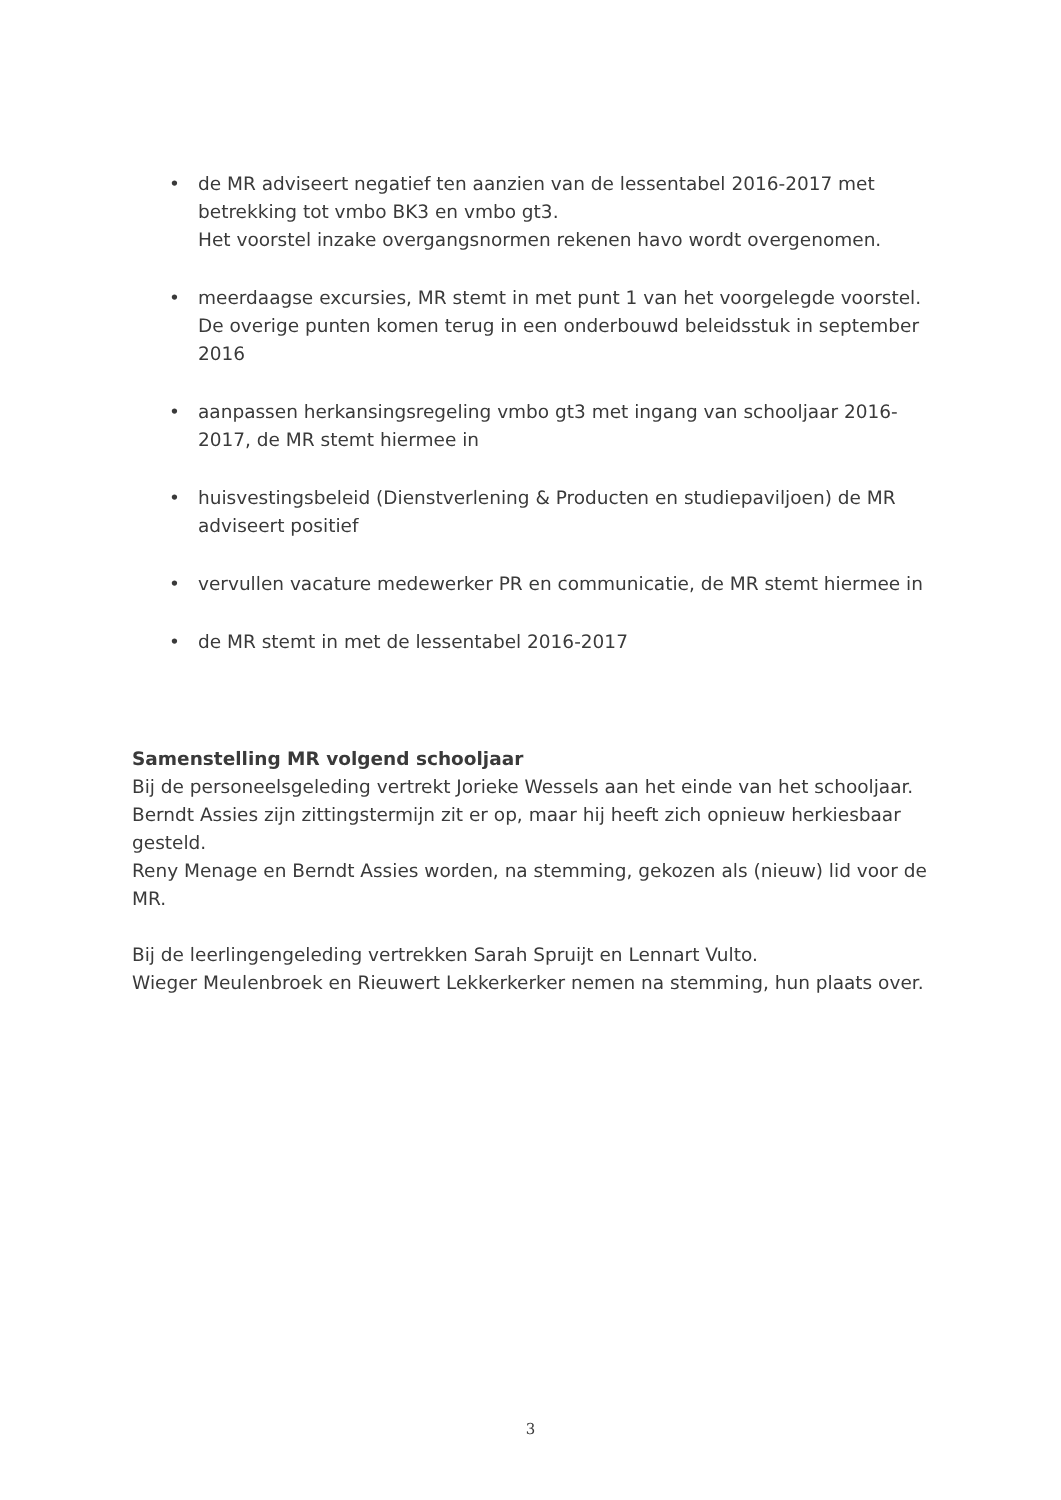• de MR adviseert negatief ten aanzien van de lessentabel 2016-2017 met betrekking tot vmbo BK3 en vmbo gt3.
Het voorstel inzake overgangsnormen rekenen havo wordt overgenomen.
• meerdaagse excursies, MR stemt in met punt 1 van het voorgelegde voorstel. De overige punten komen terug in een onderbouwd beleidsstuk in september 2016
• aanpassen herkansingsregeling vmbo gt3 met ingang van schooljaar 2016-2017, de MR stemt hiermee in
• huisvestingsbeleid (Dienstverlening & Producten en studiepaviljoen) de MR adviseert positief
• vervullen vacature medewerker PR en communicatie, de MR stemt hiermee in
• de MR stemt in met de lessentabel 2016-2017
Samenstelling MR volgend schooljaar
Bij de personeelsgeleding vertrekt Jorieke Wessels aan het einde van het schooljaar.
Berndt Assies zijn zittingstermijn zit er op, maar hij heeft zich opnieuw herkiesbaar gesteld.
Reny Menage en Berndt Assies worden, na stemming, gekozen als (nieuw) lid voor de MR.
Bij de leerlingengeleding vertrekken Sarah Spruijt en Lennart Vulto.
Wieger Meulenbroek en Rieuwert Lekkerkerker nemen na stemming, hun plaats over.
3